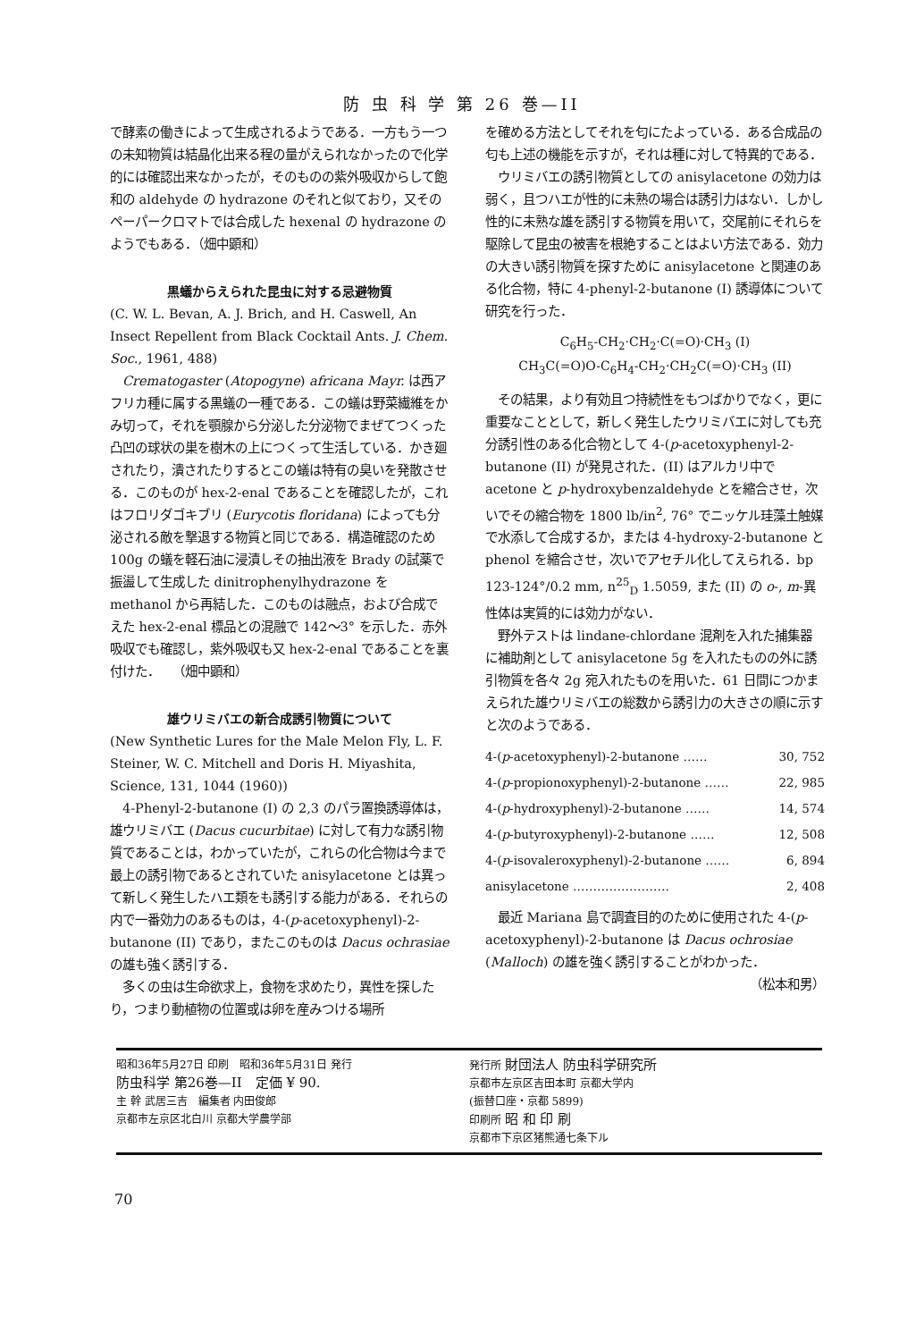防 虫 科 学 第 26 巻—II
で酵素の働きによって生成されるようである．一方もう一つの未知物質は結晶化出来る程の量がえられなかったので化学的には確認出来なかったが，そのものの紫外吸収からして飽和の aldehyde の hydrazone のそれと似ており，又そのペーパークロマトでは合成した hexenal の hydrazone のようでもある．（畑中顕和）
黒蟻からえられた昆虫に対する忌避物質
(C. W. L. Bevan, A. J. Brich, and H. Caswell, An Insect Repellent from Black Cocktail Ants. J. Chem. Soc., 1961, 488)
　Crematogaster (Atopogyne) africana Mayr. は西アフリカ種に属する黒蟻の一種である．この蟻は野菜繊維をかみ切って，それを顎腺から分泌した分泌物でまぜてつくった凸凹の球状の巣を樹木の上につくって生活している．かき廻されたり，潰されたりするとこの蟻は特有の臭いを発散させる．このものが hex-2-enal であることを確認したが，これはフロリダゴキブリ (Eurycotis floridana) によっても分泌される敵を撃退する物質と同じである．構造確認のため 100g の蟻を軽石油に浸漬しその抽出液を Brady の試薬で振盪して生成した dinitrophenylhydrazone を methanol から再結した．このものは融点，および合成でえた hex-2-enal 標品との混融で 142〜3° を示した．赤外吸収でも確認し，紫外吸収も又 hex-2-enal であることを裏付けた．　　（畑中顕和）
雄ウリミバエの新合成誘引物質について
(New Synthetic Lures for the Male Melon Fly, L. F. Steiner, W. C. Mitchell and Doris H. Miyashita, Science, 131, 1044 (1960))
　4-Phenyl-2-butanone (I) の 2,3 のパラ置換誘導体は，雄ウリミバエ (Dacus cucurbitae) に対して有力な誘引物質であることは，わかっていたが，これらの化合物は今まで最上の誘引物であるとされていた anisylacetone とは異って新しく発生したハエ類をも誘引する能力がある．それらの内で一番効力のあるものは，4-(p-acetoxyphenyl)-2-butanone (II) であり，またこのものは Dacus ochrasiae の雄も強く誘引する．
　多くの虫は生命欲求上，食物を求めたり，異性を探したり，つまり動植物の位置或は卵を産みつける場所
を確める方法としてそれを匂にたよっている．ある合成品の匂も上述の機能を示すが，それは種に対して特異的である．
　ウリミバエの誘引物質としての anisylacetone の効力は弱く，且つハエが性的に未熟の場合は誘引力はない．しかし性的に未熟な雄を誘引する物質を用いて，交尾前にそれらを駆除して昆虫の被害を根絶することはよい方法である．効力の大きい誘引物質を探すために anisylacetone と関連のある化合物，特に 4-phenyl-2-butanone (I) 誘導体について研究を行った．
C<sub>6</sub>H<sub>5</sub>-CH<sub>2</sub>·CH<sub>2</sub>·C(=O)·CH<sub>3</sub> (I)
CH<sub>3</sub>C(=O)O-C<sub>6</sub>H<sub>4</sub>-CH<sub>2</sub>·CH<sub>2</sub>C(=O)·CH<sub>3</sub> (II)
　その結果，より有効且つ持続性をもつばかりでなく，更に重要なこととして，新しく発生したウリミバエに対しても充分誘引性のある化合物として 4-(p-acetoxyphenyl-2-butanone (II) が発見された．(II) はアルカリ中で acetone と p-hydroxybenzaldehyde とを縮合させ，次いでその縮合物を 1800 lb/in<sup>2</sup>, 76° でニッケル珪藻土触媒で水添して合成するか，または 4-hydroxy-2-butanone と phenol を縮合させ，次いでアセチル化してえられる．bp 123-124°/0.2 mm, n<sup>25</sup><sub>D</sub> 1.5059, また (II) の o-, m-異性体は実質的には効力がない．
　野外テストは lindane-chlordane 混剤を入れた捕集器に補助剤として anisylacetone 5g を入れたものの外に誘引物質を各々 2g 宛入れたものを用いた．61 日間につかまえられた雄ウリミバエの総数から誘引力の大きさの順に示すと次のようである．
| 4-( p -acetoxyphenyl)-2-butanone …… | 30, 752 |
| 4-( p -propionoxyphenyl)-2-butanone …… | 22, 985 |
| 4-( p -hydroxyphenyl)-2-butanone …… | 14, 574 |
| 4-( p -butyroxyphenyl)-2-butanone …… | 12, 508 |
| 4-( p -isovaleroxyphenyl)-2-butanone …… | 6, 894 |
| anisylacetone …………………… | 2, 408 |
　最近 Mariana 島で調査目的のために使用された 4-(p-acetoxyphenyl)-2-butanone は Dacus ochrosiae (Malloch) の雄を強く誘引することがわかった．
（松本和男）
昭和36年5月27日 印刷　昭和36年5月31日 発行
防虫科学 第26巻—II　定価 ¥ 90.
主 幹 武居三吉　編集者 内田俊郎
京都市左京区北白川 京都大学農学部
発行所 財団法人 防虫科学研究所
京都市左京区吉田本町 京都大学内
(振替口座・京都 5899)
印刷所 昭 和 印 刷
京都市下京区猪熊通七条下ル
70